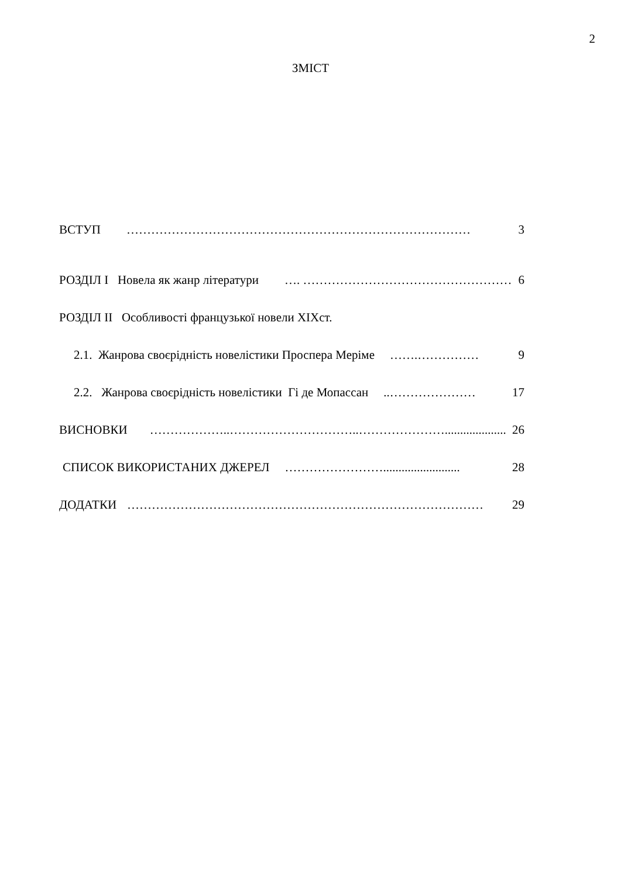2
ЗМІСТ
ВСТУП ………………………………………………………………………… 3
РОЗДІЛ І Новела як жанр літератури …. …………………………………………… 6
РОЗДІЛ ІІ Особливості французької новели ХІХст.
2.1. Жанрова своєрідність новелістики Проспера Меріме …….…………… 9
2.2. Жанрова своєрідність новелістики Гі де Мопассан..………………… 17
ВИСНОВКИ ………………..…………………………..………………….................... 26
СПИСОК ВИКОРИСТАНИХ ДЖЕРЕЛ ……………………......................... 28
ДОДАТКИ …………………………………………………………………………… 29